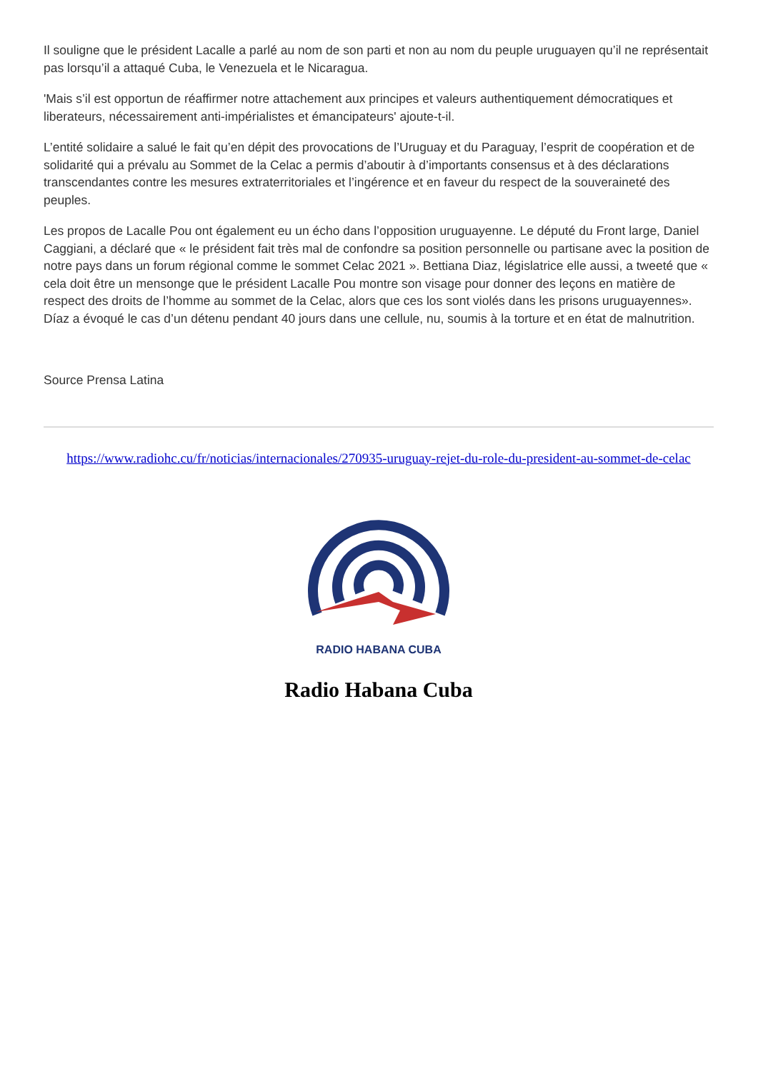Il souligne que le président Lacalle a parlé au nom de son parti et non au nom du peuple uruguayen qu’il ne représentait pas lorsqu’il a attaqué Cuba, le Venezuela et le Nicaragua.
'Mais s’il est opportun de réaffirmer notre attachement aux principes et valeurs authentiquement démocratiques et liberateurs, nécessairement anti-impérialistes et émancipateurs' ajoute-t-il.
L’entité solidaire a salué le fait qu’en dépit des provocations de l’Uruguay et du Paraguay, l’esprit de coopération et de solidarité qui a prévalu au Sommet de la Celac a permis d’aboutir à d’importants consensus et à des déclarations transcendantes contre les mesures extraterritoriales et l’ingérence et en faveur du respect de la souveraineté des peuples.
Les propos de Lacalle Pou ont également eu un écho dans l’opposition uruguayenne. Le député du Front large, Daniel Caggiani, a déclaré que « le président fait très mal de confondre sa position personnelle ou partisane avec la position de notre pays dans un forum régional comme le sommet Celac 2021 ». Bettiana Diaz, législatrice elle aussi, a tweeté que « cela doit être un mensonge que le président Lacalle Pou montre son visage pour donner des leçons en matière de respect des droits de l’homme au sommet de la Celac, alors que ces los sont violés dans les prisons uruguayennes». Díaz a évoqué le cas d’un détenu pendant 40 jours dans une cellule, nu, soumis à la torture et en état de malnutrition.
Source Prensa Latina
https://www.radiohc.cu/fr/noticias/internacionales/270935-uruguay-rejet-du-role-du-president-au-sommet-de-celac
RADIO HABANA CUBA
Radio Habana Cuba